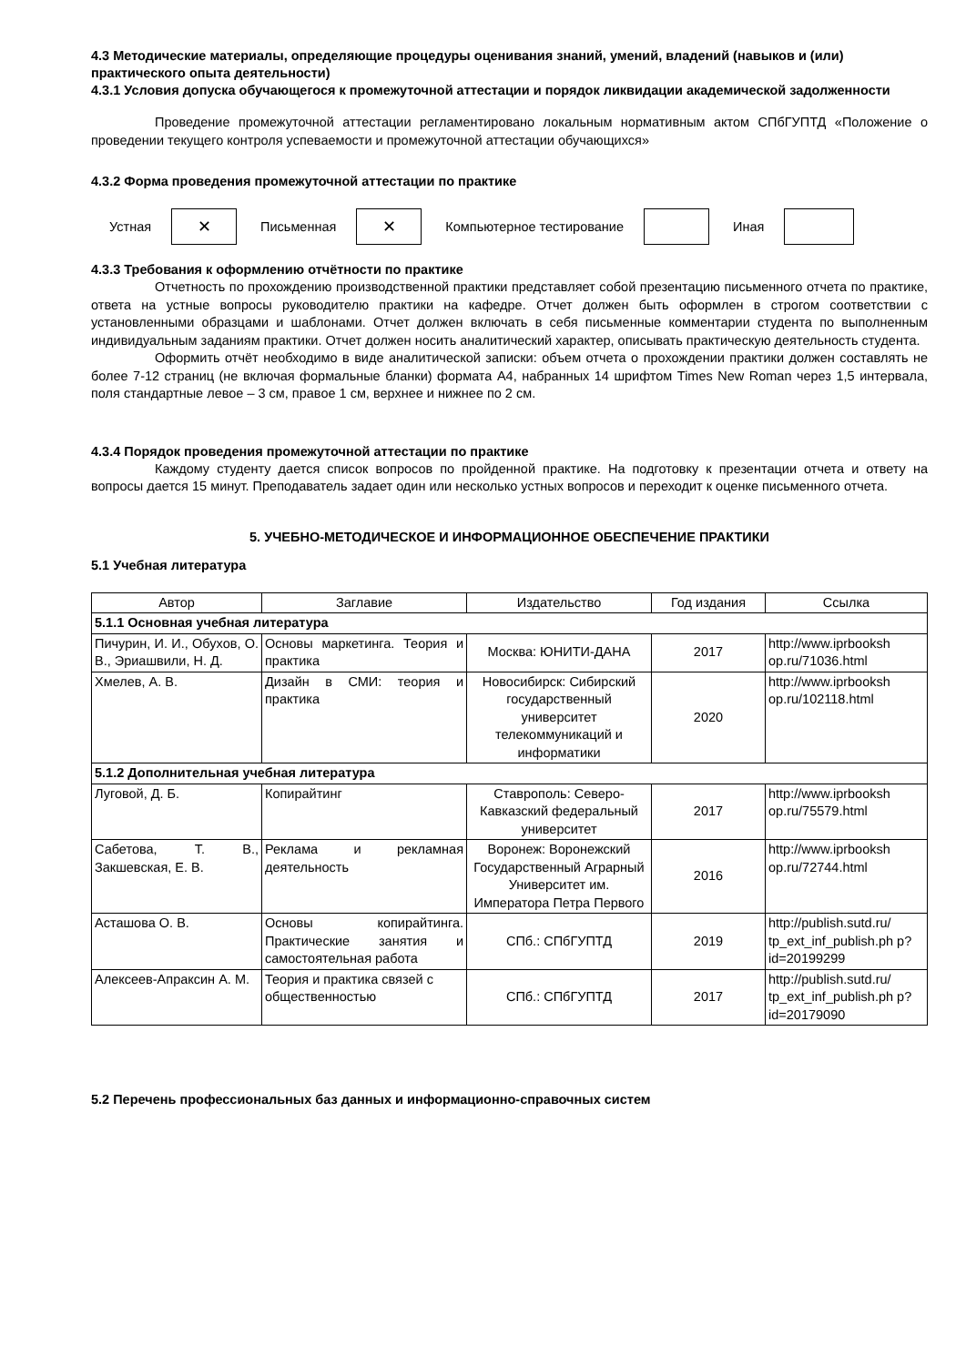4.3 Методические материалы, определяющие процедуры оценивания знаний, умений, владений (навыков и (или) практического опыта деятельности)
4.3.1 Условия допуска обучающегося к промежуточной аттестации и порядок ликвидации академической задолженности
Проведение промежуточной аттестации регламентировано локальным нормативным актом СПбГУПТД «Положение о проведении текущего контроля успеваемости и промежуточной аттестации обучающихся»
4.3.2 Форма проведения промежуточной аттестации по практике
Устная
✕
Письменная
✕
Компьютерное тестирование Иная
4.3.3 Требования к оформлению отчётности по практике
Отчетность по прохождению производственной практики представляет собой презентацию письменного отчета по практике, ответа на устные вопросы руководителю практики на кафедре. Отчет должен быть оформлен в строгом соответствии с установленными образцами и шаблонами. Отчет должен включать в себя письменные комментарии студента по выполненным индивидуальным заданиям практики. Отчет должен носить аналитический характер, описывать практическую деятельность студента.
Оформить отчёт необходимо в виде аналитической записки: объем отчета о прохождении практики должен составлять не более 7-12 страниц (не включая формальные бланки) формата А4, набранных 14 шрифтом Times New Roman через 1,5 интервала, поля стандартные левое – 3 см, правое 1 см, верхнее и нижнее по 2 см.
4.3.4 Порядок проведения промежуточной аттестации по практике
Каждому студенту дается список вопросов по пройденной практике. На подготовку к презентации отчета и ответу на вопросы дается 15 минут. Преподаватель задает один или несколько устных вопросов и переходит к оценке письменного отчета.
5. УЧЕБНО-МЕТОДИЧЕСКОЕ И ИНФОРМАЦИОННОЕ ОБЕСПЕЧЕНИЕ ПРАКТИКИ
5.1 Учебная литература
| Автор | Заглавие | Издательство | Год издания | Ссылка |
| --- | --- | --- | --- | --- |
| 5.1.1 Основная учебная литература | | | | |
| Пичурин, И. И., Обухов, О. В., Эриашвили, Н. Д. | Основы маркетинга. Теория и практика | Москва: ЮНИТИ-ДАНА | 2017 | http://www.iprbooksh op.ru/71036.html |
| Хмелев, А. В. | Дизайн в СМИ: теория и практика | Новосибирск: Сибирский государственный университет телекоммуникаций и информатики | 2020 | http://www.iprbooksh op.ru/102118.html |
| 5.1.2 Дополнительная учебная литература | | | | |
| Луговой, Д. Б. | Копирайтинг | Ставрополь: Северо-Кавказский федеральный университет | 2017 | http://www.iprbooksh op.ru/75579.html |
| Сабетова, Т. В., Закшевская, Е. В. | Реклама и рекламная деятельность | Воронеж: Воронежский Государственный Аграрный Университет им. Императора Петра Первого | 2016 | http://www.iprbooksh op.ru/72744.html |
| Асташова О. В. | Основы копирайтинга. Практические занятия и самостоятельная работа | СПб.: СПбГУПТД | 2019 | http://publish.sutd.ru/ tp_ext_inf_publish.ph p?id=20199299 |
| Алексеев-Апраксин А. М. | Теория и практика связей с общественностью | СПб.: СПбГУПТД | 2017 | http://publish.sutd.ru/ tp_ext_inf_publish.ph p?id=20179090 |
5.2 Перечень профессиональных баз данных и информационно-справочных систем